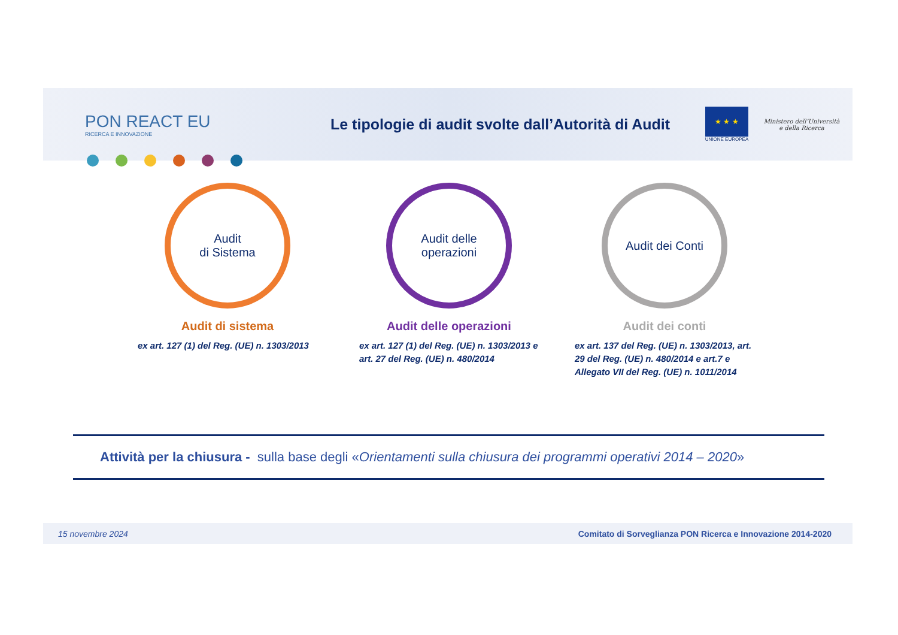PON REACT EU
RICERCA E INNOVAZIONE
Le tipologie di audit svolte dall’Autorità di Audit
★ ★ ★
UNIONE EUROPEA
Ministero dell’Università e della Ricerca
Audit
di Sistema
Audit di sistema
ex art. 127 (1) del Reg. (UE) n. 1303/2013
Audit delle
operazioni
Audit delle operazioni
ex art. 127 (1) del Reg. (UE) n. 1303/2013 e art. 27 del Reg. (UE) n. 480/2014
Audit dei Conti
Audit dei conti
ex art. 137 del Reg. (UE) n. 1303/2013, art. 29 del Reg. (UE) n. 480/2014 e art.7 e Allegato VII del Reg. (UE) n. 1011/2014
Attività per la chiusura - sulla base degli « Orientamenti sulla chiusura dei programmi operativi 2014 – 2020 »
15 novembre 2024 Comitato di Sorveglianza PON Ricerca e Innovazione 2014-2020